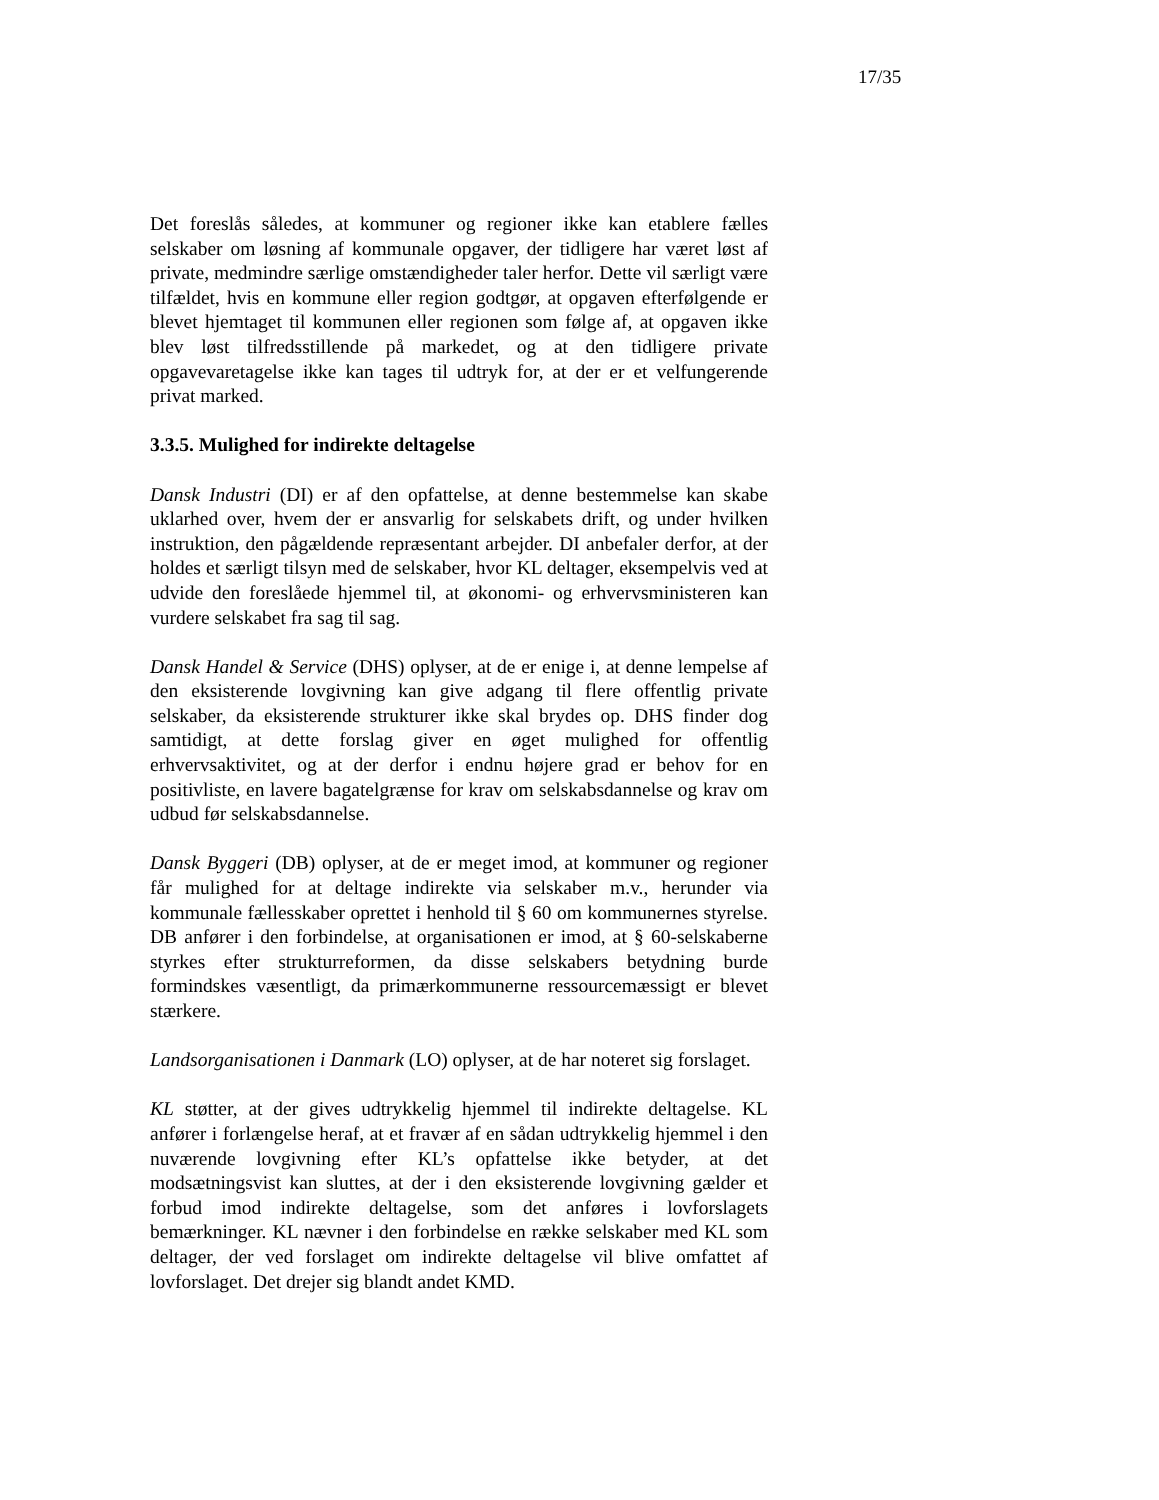17/35
Det foreslås således, at kommuner og regioner ikke kan etablere fælles selskaber om løsning af kommunale opgaver, der tidligere har været løst af private, medmindre særlige omstændigheder taler herfor. Dette vil særligt være tilfældet, hvis en kommune eller region godtgør, at opgaven efterfølgende er blevet hjemtaget til kommunen eller regionen som følge af, at opgaven ikke blev løst tilfredsstillende på markedet, og at den tidligere private opgavevaretagelse ikke kan tages til udtryk for, at der er et velfungerende privat marked.
3.3.5. Mulighed for indirekte deltagelse
Dansk Industri (DI) er af den opfattelse, at denne bestemmelse kan skabe uklarhed over, hvem der er ansvarlig for selskabets drift, og under hvilken instruktion, den pågældende repræsentant arbejder. DI anbefaler derfor, at der holdes et særligt tilsyn med de selskaber, hvor KL deltager, eksempelvis ved at udvide den foreslåede hjemmel til, at økonomi- og erhvervsministeren kan vurdere selskabet fra sag til sag.
Dansk Handel & Service (DHS) oplyser, at de er enige i, at denne lempelse af den eksisterende lovgivning kan give adgang til flere offentlig private selskaber, da eksisterende strukturer ikke skal brydes op. DHS finder dog samtidigt, at dette forslag giver en øget mulighed for offentlig erhvervsaktivitet, og at der derfor i endnu højere grad er behov for en positivliste, en lavere bagatelgrænse for krav om selskabsdannelse og krav om udbud før selskabsdannelse.
Dansk Byggeri (DB) oplyser, at de er meget imod, at kommuner og regioner får mulighed for at deltage indirekte via selskaber m.v., herunder via kommunale fællesskaber oprettet i henhold til § 60 om kommunernes styrelse. DB anfører i den forbindelse, at organisationen er imod, at § 60-selskaberne styrkes efter strukturreformen, da disse selskabers betydning burde formindskes væsentligt, da primærkommunerne ressourcemæssigt er blevet stærkere.
Landsorganisationen i Danmark (LO) oplyser, at de har noteret sig forslaget.
KL støtter, at der gives udtrykkelig hjemmel til indirekte deltagelse. KL anfører i forlængelse heraf, at et fravær af en sådan udtrykkelig hjemmel i den nuværende lovgivning efter KL’s opfattelse ikke betyder, at det modsætningsvist kan sluttes, at der i den eksisterende lovgivning gælder et forbud imod indirekte deltagelse, som det anføres i lovforslagets bemærkninger. KL nævner i den forbindelse en række selskaber med KL som deltager, der ved forslaget om indirekte deltagelse vil blive omfattet af lovforslaget. Det drejer sig blandt andet KMD.